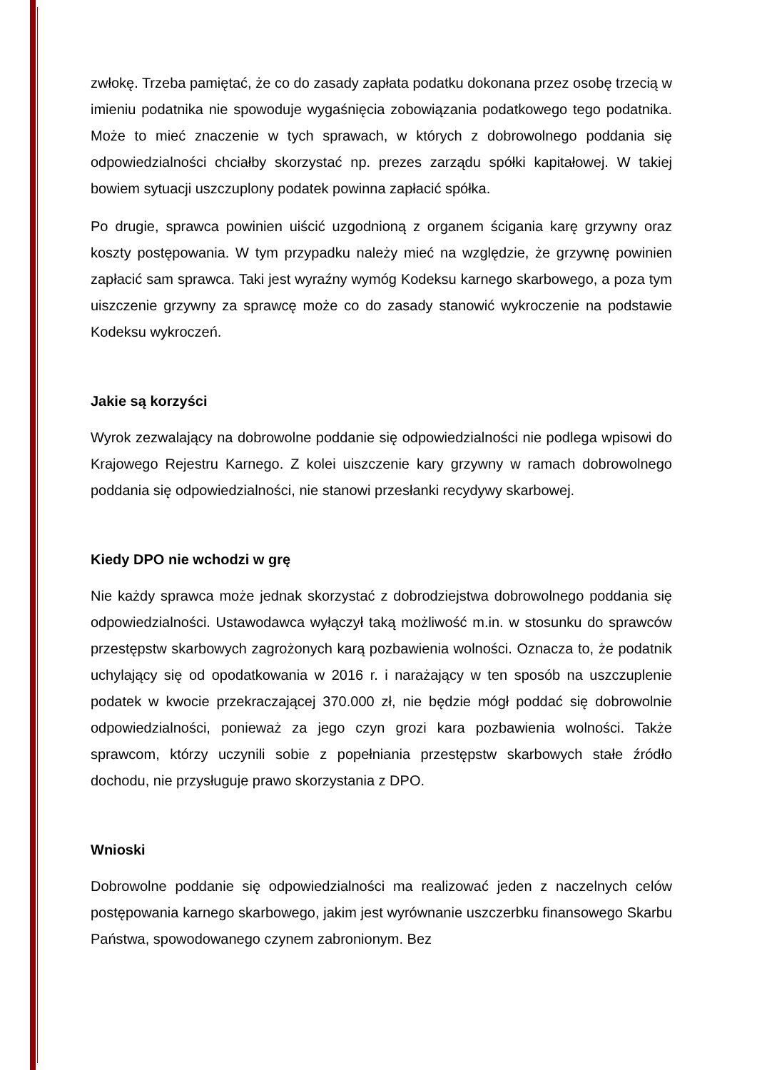zwłokę. Trzeba pamiętać, że co do zasady zapłata podatku dokonana przez osobę trzecią w imieniu podatnika nie spowoduje wygaśnięcia zobowiązania podatkowego tego podatnika. Może to mieć znaczenie w tych sprawach, w których z dobrowolnego poddania się odpowiedzialności chciałby skorzystać np. prezes zarządu spółki kapitałowej. W takiej bowiem sytuacji uszczuplony podatek powinna zapłacić spółka.
Po drugie, sprawca powinien uiścić uzgodnioną z organem ścigania karę grzywny oraz koszty postępowania. W tym przypadku należy mieć na względzie, że grzywnę powinien zapłacić sam sprawca. Taki jest wyraźny wymóg Kodeksu karnego skarbowego, a poza tym uiszczenie grzywny za sprawcę może co do zasady stanowić wykroczenie na podstawie Kodeksu wykroczeń.
Jakie są korzyści
Wyrok zezwalający na dobrowolne poddanie się odpowiedzialności nie podlega wpisowi do Krajowego Rejestru Karnego. Z kolei uiszczenie kary grzywny w ramach dobrowolnego poddania się odpowiedzialności, nie stanowi przesłanki recydywy skarbowej.
Kiedy DPO nie wchodzi w grę
Nie każdy sprawca może jednak skorzystać z dobrodziejstwa dobrowolnego poddania się odpowiedzialności. Ustawodawca wyłączył taką możliwość m.in. w stosunku do sprawców przestępstw skarbowych zagrożonych karą pozbawienia wolności. Oznacza to, że podatnik uchylający się od opodatkowania w 2016 r. i narażający w ten sposób na uszczuplenie podatek w kwocie przekraczającej 370.000 zł, nie będzie mógł poddać się dobrowolnie odpowiedzialności, ponieważ za jego czyn grozi kara pozbawienia wolności. Także sprawcom, którzy uczynili sobie z popełniania przestępstw skarbowych stałe źródło dochodu, nie przysługuje prawo skorzystania z DPO.
Wnioski
Dobrowolne poddanie się odpowiedzialności ma realizować jeden z naczelnych celów postępowania karnego skarbowego, jakim jest wyrównanie uszczerbku finansowego Skarbu Państwa, spowodowanego czynem zabronionym. Bez